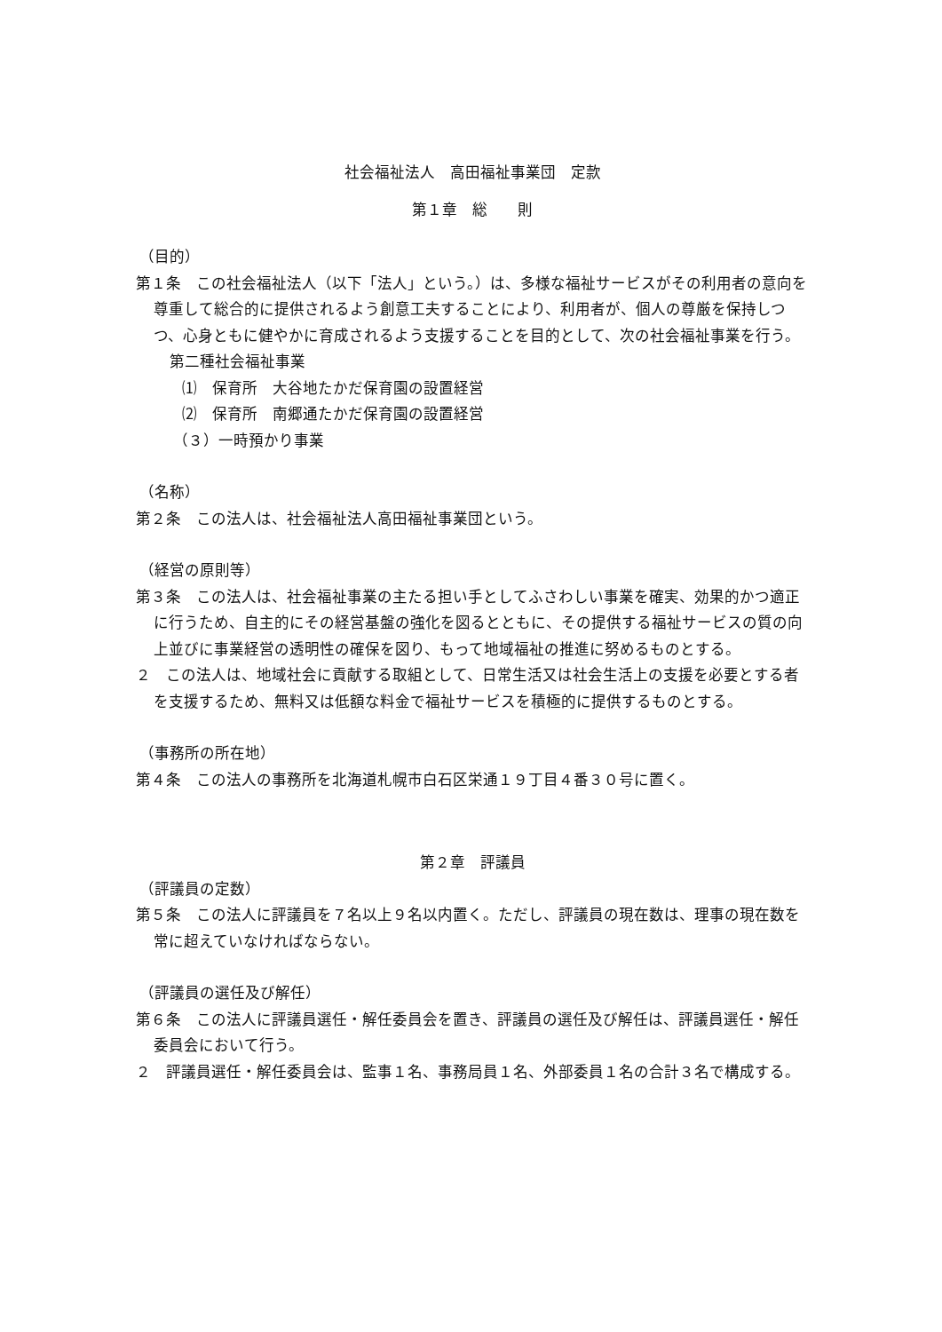社会福祉法人　高田福祉事業団　定款
第１章　総　　則
（目的）
第１条　この社会福祉法人（以下「法人」という。）は、多様な福祉サービスがその利用者の意向を尊重して総合的に提供されるよう創意工夫することにより、利用者が、個人の尊厳を保持しつつ、心身ともに健やかに育成されるよう支援することを目的として、次の社会福祉事業を行う。
第二種社会福祉事業
⑴　保育所　大谷地たかだ保育園の設置経営
⑵　保育所　南郷通たかだ保育園の設置経営
（３）一時預かり事業
（名称）
第２条　この法人は、社会福祉法人高田福祉事業団という。
（経営の原則等）
第３条　この法人は、社会福祉事業の主たる担い手としてふさわしい事業を確実、効果的かつ適正に行うため、自主的にその経営基盤の強化を図るとともに、その提供する福祉サービスの質の向上並びに事業経営の透明性の確保を図り、もって地域福祉の推進に努めるものとする。
２　この法人は、地域社会に貢献する取組として、日常生活又は社会生活上の支援を必要とする者を支援するため、無料又は低額な料金で福祉サービスを積極的に提供するものとする。
（事務所の所在地）
第４条　この法人の事務所を北海道札幌市白石区栄通１９丁目４番３０号に置く。
第２章　評議員
（評議員の定数）
第５条　この法人に評議員を７名以上９名以内置く。ただし、評議員の現在数は、理事の現在数を常に超えていなければならない。
（評議員の選任及び解任）
第６条　この法人に評議員選任・解任委員会を置き、評議員の選任及び解任は、評議員選任・解任委員会において行う。
２　評議員選任・解任委員会は、監事１名、事務局員１名、外部委員１名の合計３名で構成する。